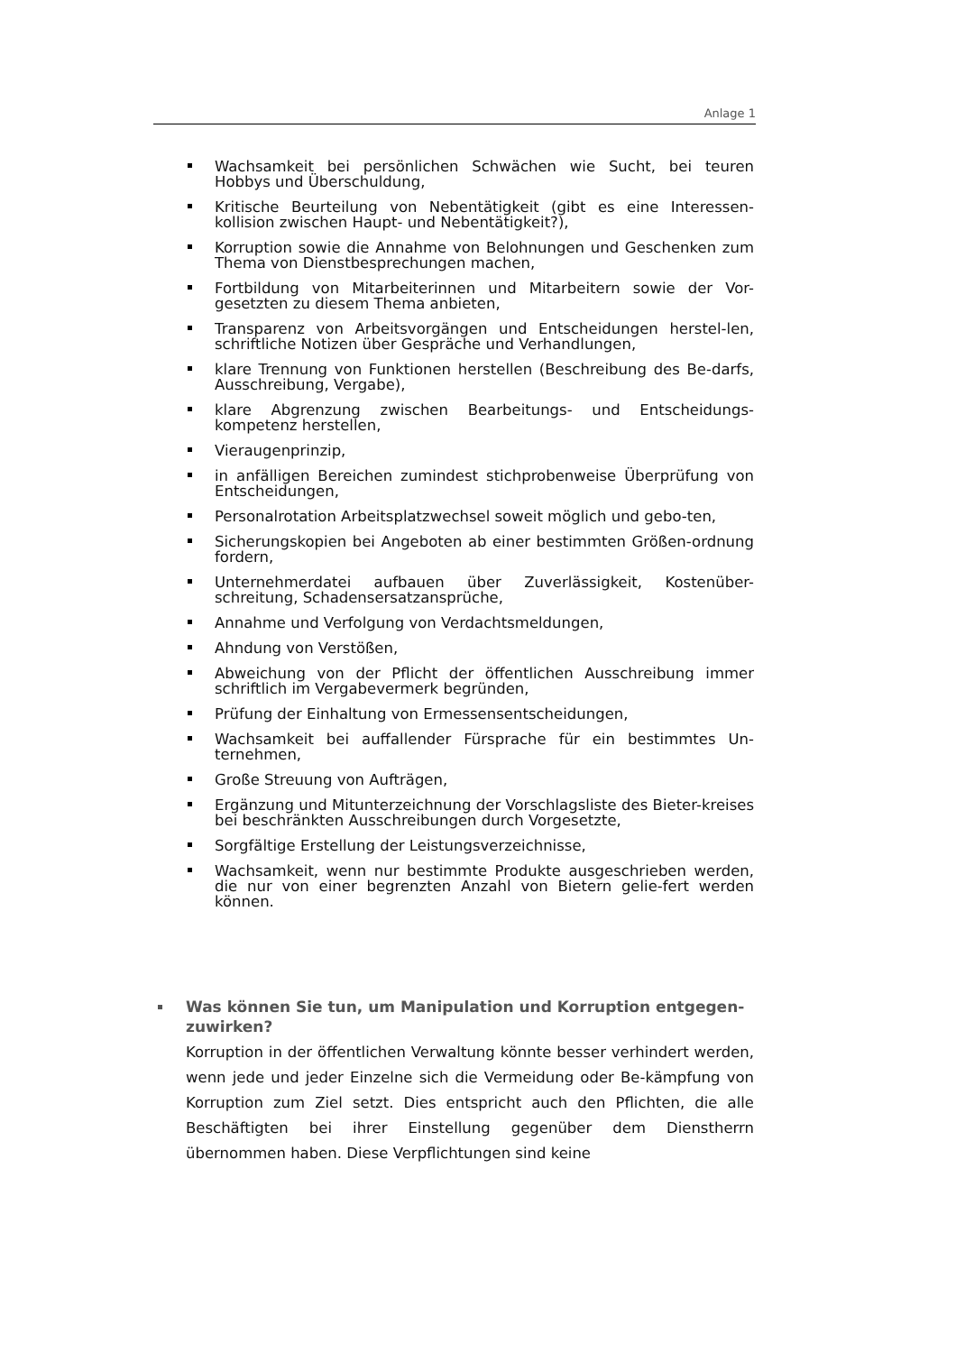Anlage 1
Wachsamkeit bei persönlichen Schwächen wie Sucht, bei teuren Hobbys und Überschuldung,
Kritische Beurteilung von Nebentätigkeit (gibt es eine Interessen-kollision zwischen Haupt- und Nebentätigkeit?),
Korruption sowie die Annahme von Belohnungen und Geschenken zum Thema von Dienstbesprechungen machen,
Fortbildung von Mitarbeiterinnen und Mitarbeitern sowie der Vor-gesetzten zu diesem Thema anbieten,
Transparenz von Arbeitsvorgängen und Entscheidungen herstel-len, schriftliche Notizen über Gespräche und Verhandlungen,
klare Trennung von Funktionen herstellen (Beschreibung des Be-darfs, Ausschreibung, Vergabe),
klare Abgrenzung zwischen Bearbeitungs- und Entscheidungs-kompetenz herstellen,
Vieraugenprinzip,
in anfälligen Bereichen zumindest stichprobenweise Überprüfung von Entscheidungen,
Personalrotation Arbeitsplatzwechsel soweit möglich und gebo-ten,
Sicherungskopien bei Angeboten ab einer bestimmten Größen-ordnung fordern,
Unternehmerdatei aufbauen über Zuverlässigkeit, Kostenüber-schreitung, Schadensersatzansprüche,
Annahme und Verfolgung von Verdachtsmeldungen,
Ahndung von Verstößen,
Abweichung von der Pflicht der öffentlichen Ausschreibung immer schriftlich im Vergabevermerk begründen,
Prüfung der Einhaltung von Ermessensentscheidungen,
Wachsamkeit bei auffallender Fürsprache für ein bestimmtes Un-ternehmen,
Große Streuung von Aufträgen,
Ergänzung und Mitunterzeichnung der Vorschlagsliste des Bieter-kreises bei beschränkten Ausschreibungen durch Vorgesetzte,
Sorgfältige Erstellung der Leistungsverzeichnisse,
Wachsamkeit, wenn nur bestimmte Produkte ausgeschrieben werden, die nur von einer begrenzten Anzahl von Bietern gelie-fert werden können.
Was können Sie tun, um Manipulation und Korruption entgegen-zuwirken?
Korruption in der öffentlichen Verwaltung könnte besser verhindert werden, wenn jede und jeder Einzelne sich die Vermeidung oder Be-kämpfung von Korruption zum Ziel setzt. Dies entspricht auch den Pflichten, die alle Beschäftigten bei ihrer Einstellung gegenüber dem Dienstherrn übernommen haben. Diese Verpflichtungen sind keine